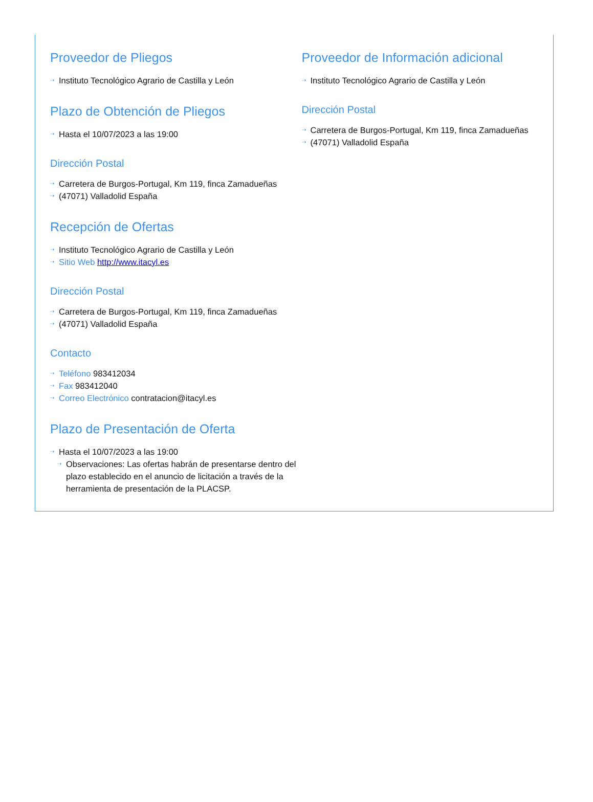Proveedor de Pliegos
⇢ Instituto Tecnológico Agrario de Castilla y León
Plazo de Obtención de Pliegos
⇢ Hasta el 10/07/2023 a las 19:00
Dirección Postal
⇢ Carretera de Burgos-Portugal, Km 119, finca Zamadueñas
⇢ (47071) Valladolid España
Recepción de Ofertas
⇢ Instituto Tecnológico Agrario de Castilla y León
⇢ Sitio Web http://www.itacyl.es
Dirección Postal
⇢ Carretera de Burgos-Portugal, Km 119, finca Zamadueñas
⇢ (47071) Valladolid España
Contacto
⇢ Teléfono 983412034
⇢ Fax 983412040
⇢ Correo Electrónico contratacion@itacyl.es
Plazo de Presentación de Oferta
⇢ Hasta el 10/07/2023 a las 19:00
⇢ Observaciones: Las ofertas habrán de presentarse dentro del plazo establecido en el anuncio de licitación a través de la herramienta de presentación de la PLACSP.
Proveedor de Información adicional
⇢ Instituto Tecnológico Agrario de Castilla y León
Dirección Postal
⇢ Carretera de Burgos-Portugal, Km 119, finca Zamadueñas
⇢ (47071) Valladolid España